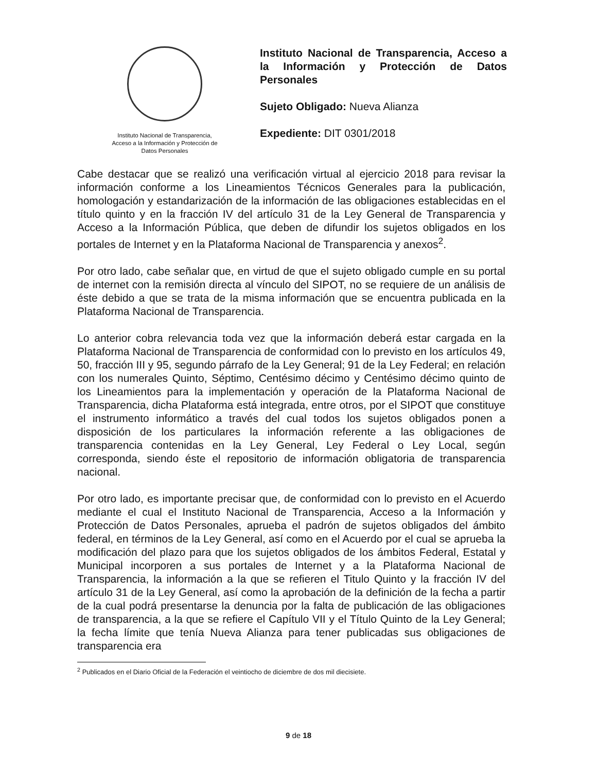Instituto Nacional de Transparencia,
Acceso a la Información y Protección de
Datos Personales
Instituto Nacional de Transparencia, Acceso a la Información y Protección de Datos Personales
Sujeto Obligado: Nueva Alianza
Expediente: DIT 0301/2018
Cabe destacar que se realizó una verificación virtual al ejercicio 2018 para revisar la información conforme a los Lineamientos Técnicos Generales para la publicación, homologación y estandarización de la información de las obligaciones establecidas en el título quinto y en la fracción IV del artículo 31 de la Ley General de Transparencia y Acceso a la Información Pública, que deben de difundir los sujetos obligados en los portales de Internet y en la Plataforma Nacional de Transparencia y anexos<sup>2</sup>.
Por otro lado, cabe señalar que, en virtud de que el sujeto obligado cumple en su portal de internet con la remisión directa al vínculo del SIPOT, no se requiere de un análisis de éste debido a que se trata de la misma información que se encuentra publicada en la Plataforma Nacional de Transparencia.
Lo anterior cobra relevancia toda vez que la información deberá estar cargada en la Plataforma Nacional de Transparencia de conformidad con lo previsto en los artículos 49, 50, fracción III y 95, segundo párrafo de la Ley General; 91 de la Ley Federal; en relación con los numerales Quinto, Séptimo, Centésimo décimo y Centésimo décimo quinto de los Lineamientos para la implementación y operación de la Plataforma Nacional de Transparencia, dicha Plataforma está integrada, entre otros, por el SIPOT que constituye el instrumento informático a través del cual todos los sujetos obligados ponen a disposición de los particulares la información referente a las obligaciones de transparencia contenidas en la Ley General, Ley Federal o Ley Local, según corresponda, siendo éste el repositorio de información obligatoria de transparencia nacional.
Por otro lado, es importante precisar que, de conformidad con lo previsto en el Acuerdo mediante el cual el Instituto Nacional de Transparencia, Acceso a la Información y Protección de Datos Personales, aprueba el padrón de sujetos obligados del ámbito federal, en términos de la Ley General, así como en el Acuerdo por el cual se aprueba la modificación del plazo para que los sujetos obligados de los ámbitos Federal, Estatal y Municipal incorporen a sus portales de Internet y a la Plataforma Nacional de Transparencia, la información a la que se refieren el Titulo Quinto y la fracción IV del artículo 31 de la Ley General, así como la aprobación de la definición de la fecha a partir de la cual podrá presentarse la denuncia por la falta de publicación de las obligaciones de transparencia, a la que se refiere el Capítulo VII y el Título Quinto de la Ley General; la fecha límite que tenía Nueva Alianza para tener publicadas sus obligaciones de transparencia era
<sup>2</sup> Publicados en el Diario Oficial de la Federación el veintiocho de diciembre de dos mil diecisiete.
9 de 18